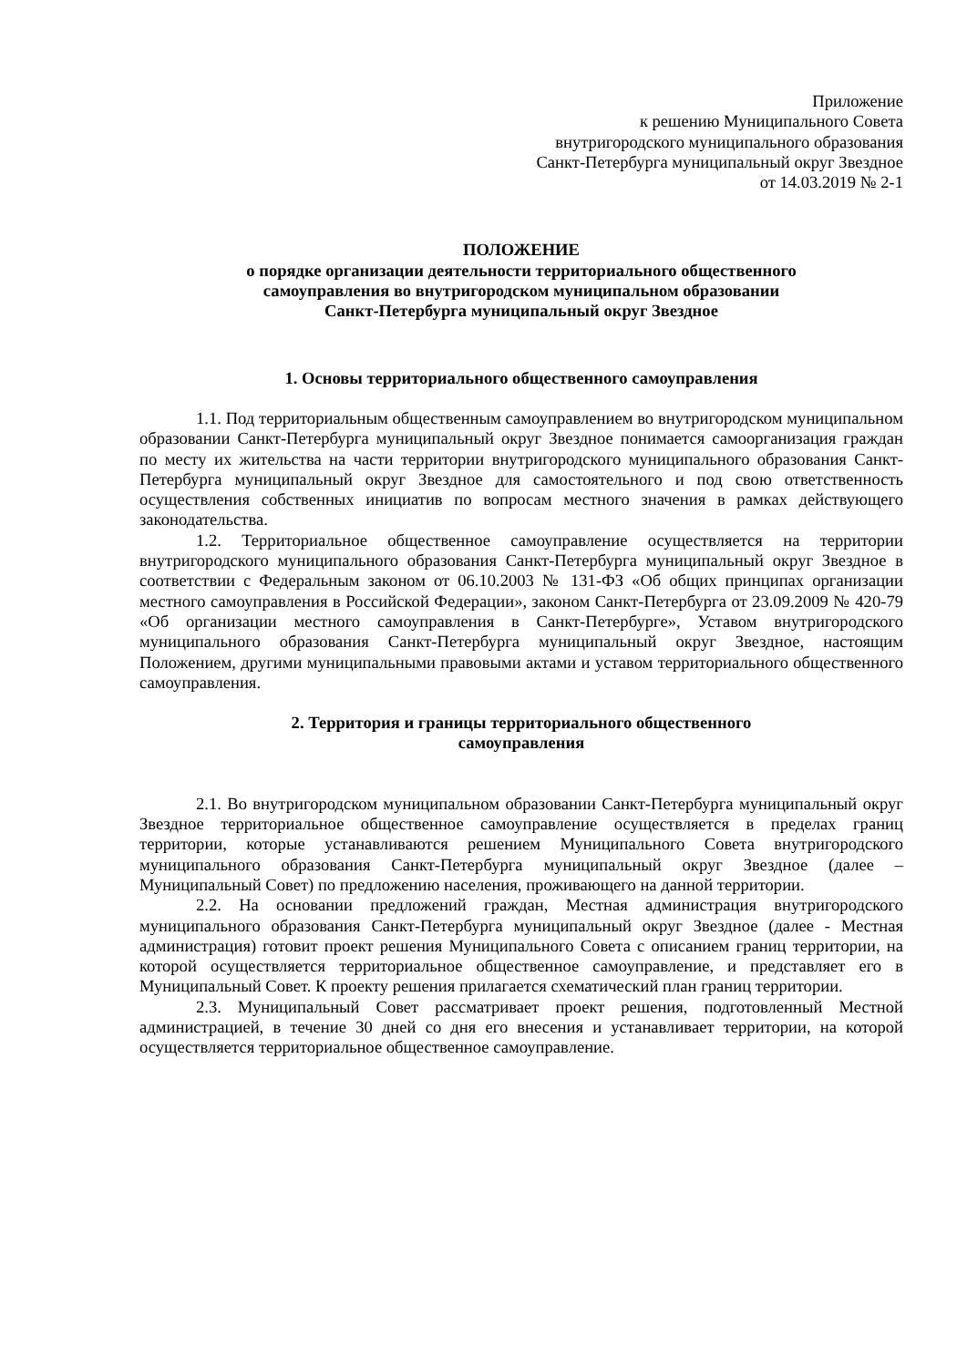Приложение
к решению Муниципального Совета
внутригородского муниципального образования
Санкт-Петербурга муниципальный округ Звездное
от 14.03.2019 № 2-1
ПОЛОЖЕНИЕ
о порядке организации деятельности территориального общественного
самоуправления во внутригородском муниципальном образовании
Санкт-Петербурга муниципальный округ Звездное
1. Основы территориального общественного самоуправления
1.1. Под территориальным общественным самоуправлением во внутригородском муниципальном образовании Санкт-Петербурга муниципальный округ Звездное понимается самоорганизация граждан по месту их жительства на части территории внутригородского муниципального образования Санкт-Петербурга муниципальный округ Звездное для самостоятельного и под свою ответственность осуществления собственных инициатив по вопросам местного значения в рамках действующего законодательства.
1.2. Территориальное общественное самоуправление осуществляется на территории внутригородского муниципального образования Санкт-Петербурга муниципальный округ Звездное в соответствии с Федеральным законом от 06.10.2003 № 131-ФЗ «Об общих принципах организации местного самоуправления в Российской Федерации», законом Санкт-Петербурга от 23.09.2009 № 420-79 «Об организации местного самоуправления в Санкт-Петербурге», Уставом внутригородского муниципального образования Санкт-Петербурга муниципальный округ Звездное, настоящим Положением, другими муниципальными правовыми актами и уставом территориального общественного самоуправления.
2. Территория и границы территориального общественного
самоуправления
2.1. Во внутригородском муниципальном образовании Санкт-Петербурга муниципальный округ Звездное территориальное общественное самоуправление осуществляется в пределах границ территории, которые устанавливаются решением Муниципального Совета внутригородского муниципального образования Санкт-Петербурга муниципальный округ Звездное (далее – Муниципальный Совет) по предложению населения, проживающего на данной территории.
2.2. На основании предложений граждан, Местная администрация внутригородского муниципального образования Санкт-Петербурга муниципальный округ Звездное (далее - Местная администрация) готовит проект решения Муниципального Совета с описанием границ территории, на которой осуществляется территориальное общественное самоуправление, и представляет его в Муниципальный Совет. К проекту решения прилагается схематический план границ территории.
2.3. Муниципальный Совет рассматривает проект решения, подготовленный Местной администрацией, в течение 30 дней со дня его внесения и устанавливает территории, на которой осуществляется территориальное общественное самоуправление.